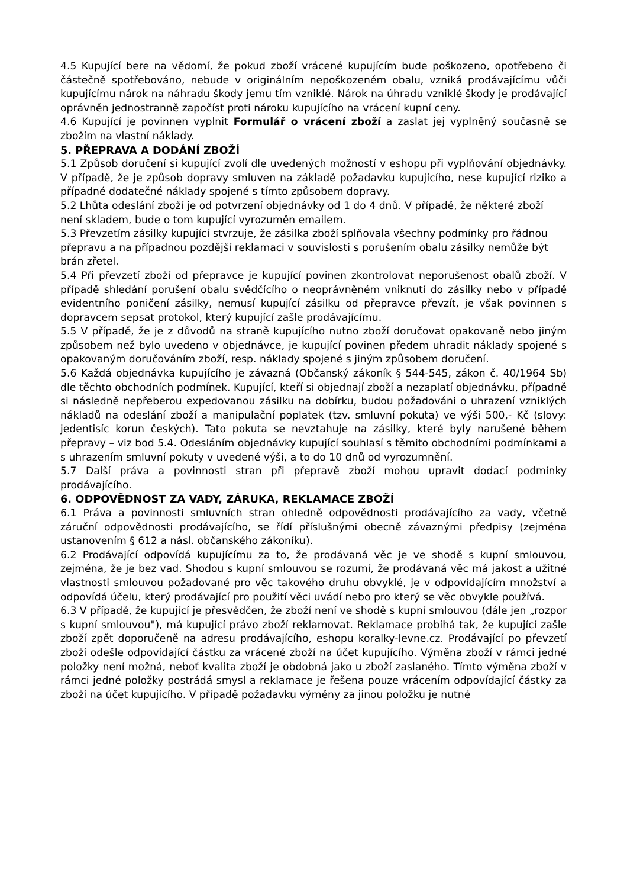4.5 Kupující bere na vědomí, že pokud zboží vrácené kupujícím bude poškozeno, opotřebeno či částečně spotřebováno, nebude v originálním nepoškozeném obalu, vzniká prodávajícímu vůči kupujícímu nárok na náhradu škody jemu tím vzniklé. Nárok na úhradu vzniklé škody je prodávající oprávněn jednostranně započíst proti nároku kupujícího na vrácení kupní ceny.
4.6 Kupující je povinnen vyplnit Formulář o vrácení zboží a zaslat jej vyplněný současně se zbožím na vlastní náklady.
5. PŘEPRAVA A DODÁNÍ ZBOŽÍ
5.1 Způsob doručení si kupující zvolí dle uvedených možností v eshopu při vyplňování objednávky. V případě, že je způsob dopravy smluven na základě požadavku kupujícího, nese kupující riziko a případné dodatečné náklady spojené s tímto způsobem dopravy.
5.2 Lhůta odeslání zboží je od potvrzení objednávky od 1 do 4 dnů. V případě, že některé zboží není skladem, bude o tom kupující vyrozuměn emailem.
5.3 Převzetím zásilky kupující stvrzuje, že zásilka zboží splňovala všechny podmínky pro řádnou přepravu a na případnou pozdější reklamaci v souvislosti s porušením obalu zásilky nemůže být brán zřetel.
5.4 Při převzetí zboží od přepravce je kupující povinen zkontrolovat neporušenost obalů zboží. V případě shledání porušení obalu svědčícího o neoprávněném vniknutí do zásilky nebo v případě evidentního poničení zásilky, nemusí kupující zásilku od přepravce převzít, je však povinnen s dopravcem sepsat protokol, který kupující zašle prodávajícímu.
5.5 V případě, že je z důvodů na straně kupujícího nutno zboží doručovat opakovaně nebo jiným způsobem než bylo uvedeno v objednávce, je kupující povinen předem uhradit náklady spojené s opakovaným doručováním zboží, resp. náklady spojené s jiným způsobem doručení.
5.6 Každá objednávka kupujícího je závazná (Občanský zákoník § 544-545, zákon č. 40/1964 Sb) dle těchto obchodních podmínek. Kupující, kteří si objednají zboží a nezaplatí objednávku, případně si následně nepřeberou expedovanou zásilku na dobírku, budou požadováni o uhrazení vzniklých nákladů na odeslání zboží a manipulační poplatek (tzv. smluvní pokuta) ve výši 500,- Kč (slovy: jedentisíc korun českých). Tato pokuta se nevztahuje na zásilky, které byly narušené během přepravy – viz bod 5.4. Odesláním objednávky kupující souhlasí s těmito obchodními podmínkami a s uhrazením smluvní pokuty v uvedené výši, a to do 10 dnů od vyrozumnění.
5.7 Další práva a povinnosti stran při přepravě zboží mohou upravit dodací podmínky prodávajícího.
6. ODPOVĚDNOST ZA VADY, ZÁRUKA, REKLAMACE ZBOŽÍ
6.1 Práva a povinnosti smluvních stran ohledně odpovědnosti prodávajícího za vady, včetně záruční odpovědnosti prodávajícího, se řídí příslušnými obecně závaznými předpisy (zejména ustanovením § 612 a násl. občanského zákoníku).
6.2 Prodávající odpovídá kupujícímu za to, že prodávaná věc je ve shodě s kupní smlouvou, zejména, že je bez vad. Shodou s kupní smlouvou se rozumí, že prodávaná věc má jakost a užitné vlastnosti smlouvou požadované pro věc takového druhu obvyklé, je v odpovídajícím množství a odpovídá účelu, který prodávající pro použití věci uvádí nebo pro který se věc obvykle používá.
6.3 V případě, že kupující je přesvědčen, že zboží není ve shodě s kupní smlouvou (dále jen „rozpor s kupní smlouvou"), má kupující právo zboží reklamovat. Reklamace probíhá tak, že kupující zašle zboží zpět doporučeně na adresu prodávajícího, eshopu koralky-levne.cz. Prodávající po převzetí zboží odešle odpovídající částku za vrácené zboží na účet kupujícího. Výměna zboží v rámci jedné položky není možná, neboť kvalita zboží je obdobná jako u zboží zaslaného. Tímto výměna zboží v rámci jedné položky postrádá smysl a reklamace je řešena pouze vrácením odpovídající částky za zboží na účet kupujícího. V případě požadavku výměny za jinou položku je nutné